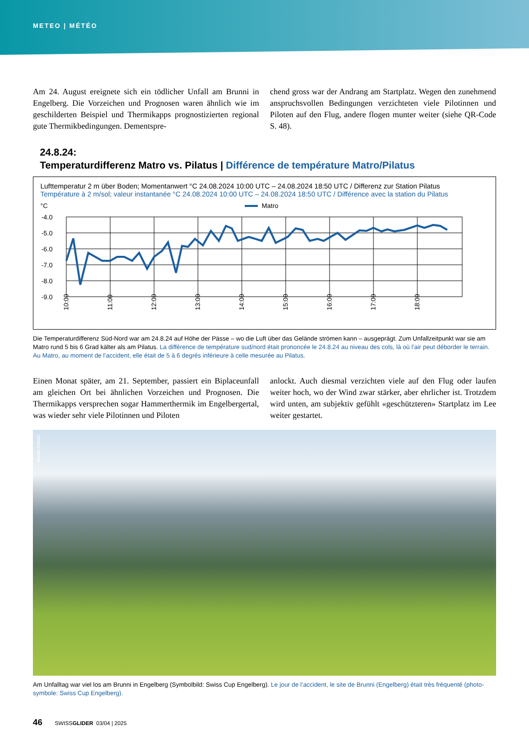METEO | MÉTÉO
Am 24. August ereignete sich ein tödlicher Unfall am Brunni in Engelberg. Die Vorzeichen und Prognosen waren ähnlich wie im geschilderten Beispiel und Thermikapps prognostizierten regional gute Thermikbedingungen. Dementspre-
chend gross war der Andrang am Startplatz. Wegen den zunehmend anspruchsvollen Bedingungen verzichteten viele Pilotinnen und Piloten auf den Flug, andere flogen munter weiter (siehe QR-Code S. 48).
24.8.24:
Temperaturdifferenz Matro vs. Pilatus | Différence de température Matro/Pilatus
Lufttemperatur 2 m über Boden; Momentanwert °C 24.08.2024 10:00 UTC – 24.08.2024 18:50 UTC / Differenz zur Station Pilatus
Température à 2 m/sol; valeur instantanée °C 24.08.2024 10:00 UTC – 24.08.2024 18:50 UTC / Différence avec la station du Pilatus
°C
Matro
-4.0
-5.0
-6.0
-7.0
-8.0
-9.0
10:00
11:00
12:00
13:00
14:00
15:00
16:00
17:00
18:00
Die Temperaturdifferenz Süd-Nord war am 24.8.24 auf Höhe der Pässe – wo die Luft über das Gelände strömen kann – ausgeprägt. Zum Unfallzeitpunkt war sie am Matro rund 5 bis 6 Grad kälter als am Pilatus. La différence de température sud/nord était prononcée le 24.8.24 au niveau des cols, là où l’air peut déborder le terrain. Au Matro, au moment de l’accident, elle était de 5 à 6 degrés inférieure à celle mesurée au Pilatus.
Einen Monat später, am 21. September, passiert ein Biplaceunfall am gleichen Ort bei ähnlichen Vorzeichen und Prognosen. Die Thermikapps versprechen sogar Hammerthermik im Engelbergertal, was wieder sehr viele Pilotinnen und Piloten
anlockt. Auch diesmal verzichten viele auf den Flug oder laufen weiter hoch, wo der Wind zwar stärker, aber ehrlicher ist. Trotzdem wird unten, am subjektiv gefühlt «geschützteren» Startplatz im Lee weiter gestartet.
Martin Scheel
Am Unfalltag war viel los am Brunni in Engelberg (Symbolbild: Swiss Cup Engelberg). Le jour de l’accident, le site de Brunni (Engelberg) était très fréquenté (photo-symbole: Swiss Cup Engelberg).
46 SWISSGLIDER 03/04 | 2025